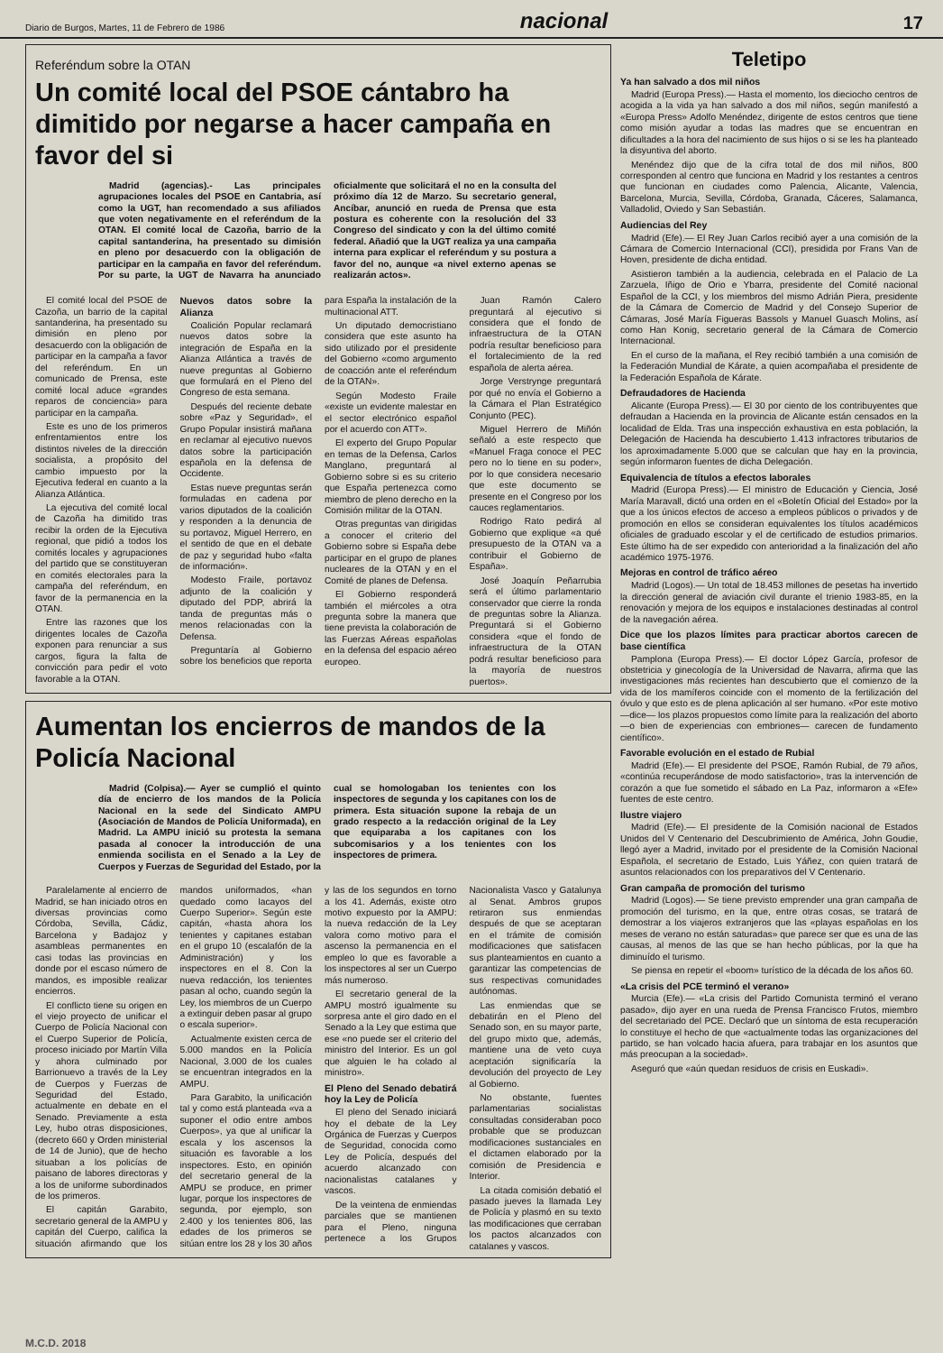Diario de Burgos, Martes, 11 de Febrero de 1986 nacional 17
Referéndum sobre la OTAN
Un comité local del PSOE cántabro ha dimitido por negarse a hacer campaña en favor del si
Madrid (agencias).- Las principales agrupaciones locales del PSOE en Cantabria, así como la UGT, han recomendado a sus afiliados que voten negativamente en el referéndum de la OTAN. El comité local de Cazoña, barrio de la capital santanderina, ha presentado su dimisión en pleno por desacuerdo con la obligación de participar en la campaña en favor del referéndum. Por su parte, la UGT de Navarra ha anunciado oficialmente que solicitará el no en la consulta del próximo día 12 de Marzo. Su secretario general, Ancíbar, anunció en rueda de Prensa que esta postura es coherente con la resolución del 33 Congreso del sindicato y con la del último comité federal. Añadió que la UGT realiza ya una campaña interna para explicar el referéndum y su postura a favor del no, aunque «a nivel externo apenas se realizarán actos».
El comité local del PSOE de Cazoña, un barrio de la capital santanderina, ha presentado su dimisión en pleno por desacuerdo con la obligación de participar en la campaña a favor del referéndum. En un comunicado de Prensa, este comité local aduce «grandes reparos de conciencia» para participar en la campaña.
Este es uno de los primeros enfrentamientos entre los distintos niveles de la dirección socialista, a propósito del cambio impuesto por la Ejecutiva federal en cuanto a la Alianza Atlántica.
La ejecutiva del comité local de Cazoña ha dimitido tras recibir la orden de la Ejecutiva regional, que pidió a todos los comités locales y agrupaciones del partido que se constituyeran en comités electorales para la campaña del referéndum, en favor de la permanencia en la OTAN.
Entre las razones que los dirigentes locales de Cazoña exponen para renunciar a sus cargos, figura la falta de convicción para pedir el voto favorable a la OTAN.
Nuevos datos sobre la Alianza
Coalición Popular reclamará nuevos datos sobre la integración de España en la Alianza Atlántica a través de nueve preguntas al Gobierno que formulará en el Pleno del Congreso de esta semana.
Después del reciente debate sobre «Paz y Seguridad», el Grupo Popular insistirá mañana en reclamar al ejecutivo nuevos datos sobre la participación española en la defensa de Occidente.
Estas nueve preguntas serán formuladas en cadena por varios diputados de la coalición y responden a la denuncia de su portavoz, Miguel Herrero, en el sentido de que en el debate de paz y seguridad hubo «falta de información».
Modesto Fraile, portavoz adjunto de la coalición y diputado del PDP, abrirá la tanda de preguntas más o menos relacionadas con la Defensa.
Preguntaría al Gobierno sobre los beneficios que reporta para España la instalación de la multinacional ATT.
Un diputado democristiano considera que este asunto ha sido utilizado por el presidente del Gobierno «como argumento de coacción ante el referéndum de la OTAN».
Según Modesto Fraile «existe un evidente malestar en el sector electrónico español por el acuerdo con ATT».
El experto del Grupo Popular en temas de la Defensa, Carlos Manglano, preguntará al Gobierno sobre si es su criterio que España pertenezca como miembro de pleno derecho en la Comisión militar de la OTAN.
Otras preguntas van dirigidas a conocer el criterio del Gobierno sobre si España debe participar en el grupo de planes nucleares de la OTAN y en el Comité de planes de Defensa.
El Gobierno responderá también el miércoles a otra pregunta sobre la manera que tiene prevista la colaboración de las Fuerzas Aéreas españolas en la defensa del espacio aéreo europeo.
Juan Ramón Calero preguntará al ejecutivo si considera que el fondo de infraestructura de la OTAN podría resultar beneficioso para el fortalecimiento de la red española de alerta aérea.
Jorge Verstrynge preguntará por qué no envía el Gobierno a la Cámara el Plan Estratégico Conjunto (PEC).
Miguel Herrero de Miñón señaló a este respecto que «Manuel Fraga conoce el PEC pero no lo tiene en su poder», por lo que considera necesario que este documento se presente en el Congreso por los cauces reglamentarios.
Rodrigo Rato pedirá al Gobierno que explique «a qué presupuesto de la OTAN va a contribuir el Gobierno de España».
José Joaquín Peñarrubia será el último parlamentario conservador que cierre la ronda de preguntas sobre la Alianza. Preguntará si el Gobierno considera «que el fondo de infraestructura de la OTAN podrá resultar beneficioso para la mayoría de nuestros puertos».
Aumentan los encierros de mandos de la Policía Nacional
Madrid (Colpisa).— Ayer se cumplió el quinto día de encierro de los mandos de la Policía Nacional en la sede del Sindicato AMPU (Asociación de Mandos de Policía Uniformada), en Madrid. La AMPU inició su protesta la semana pasada al conocer la introducción de una enmienda socilista en el Senado a la Ley de Cuerpos y Fuerzas de Seguridad del Estado, por la cual se homologaban los tenientes con los inspectores de segunda y los capitanes con los de primera. Esta situación supone la rebaja de un grado respecto a la redacción original de la Ley que equiparaba a los capitanes con los subcomisarios y a los tenientes con los inspectores de primera.
Paralelamente al encierro de Madrid, se han iniciado otros en diversas provincias como Córdoba, Sevilla, Cádiz, Barcelona y Badajoz y asambleas permanentes en casi todas las provincias en donde por el escaso número de mandos, es imposible realizar encierros.
El conflicto tiene su origen en el viejo proyecto de unificar el Cuerpo de Policía Nacional con el Cuerpo Superior de Policía, proceso iniciado por Martín Villa y ahora culminado por Barrionuevo a través de la Ley de Cuerpos y Fuerzas de Seguridad del Estado, actualmente en debate en el Senado. Previamente a esta Ley, hubo otras disposiciones, (decreto 660 y Orden ministerial de 14 de Junio), que de hecho situaban a los policías de paisano de labores directoras y a los de uniforme subordinados de los primeros.
El capitán Garabito, secretario general de la AMPU y capitán del Cuerpo, califica la situación afirmando que los mandos uniformados, «han quedado como lacayos del Cuerpo Superior». Según este capitán, «hasta ahora los tenientes y capitanes estaban en el grupo 10 (escalafón de la Administración) y los inspectores en el 8. Con la nueva redacción, los tenientes pasan al ocho, cuando según la Ley, los miembros de un Cuerpo a extinguir deben pasar al grupo o escala superior».
Actualmente existen cerca de 5.000 mandos en la Policía Nacional, 3.000 de los cuales se encuentran integrados en la AMPU.
Para Garabito, la unificación tal y como está planteada «va a suponer el odio entre ambos Cuerpos», ya que al unificar la escala y los ascensos la situación es favorable a los inspectores. Esto, en opinión del secretario general de la AMPU se produce, en primer lugar, porque los inspectores de segunda, por ejemplo, son 2.400 y los tenientes 806, las edades de los primeros se sitúan entre los 28 y los 30 años y las de los segundos en torno a los 41. Además, existe otro motivo expuesto por la AMPU: la nueva redacción de la Ley valora como motivo para el ascenso la permanencia en el empleo lo que es favorable a los inspectores al ser un Cuerpo más numeroso.
El secretario general de la AMPU mostró igualmente su sorpresa ante el giro dado en el Senado a la Ley que estima que ese «no puede ser el criterio del ministro del Interior. Es un gol que alguien le ha colado al ministro».
El Pleno del Senado debatirá hoy la Ley de Policía
El pleno del Senado iniciará hoy el debate de la Ley Orgánica de Fuerzas y Cuerpos de Seguridad, conocida como Ley de Policía, después del acuerdo alcanzado con nacionalistas catalanes y vascos.
De la veintena de enmiendas parciales que se mantienen para el Pleno, ninguna pertenece a los Grupos Nacionalista Vasco y Gatalunya al Senat. Ambros grupos retiraron sus enmiendas después de que se aceptaran en el trámite de comisión modificaciones que satisfacen sus planteamientos en cuanto a garantizar las competencias de sus respectivas comunidades autónomas.
Las enmiendas que se debatirán en el Pleno del Senado son, en su mayor parte, del grupo mixto que, además, mantiene una de veto cuya aceptación significaría la devolución del proyecto de Ley al Gobierno.
No obstante, fuentes parlamentarias socialistas consultadas consideraban poco probable que se produzcan modificaciones sustanciales en el dictamen elaborado por la comisión de Presidencia e Interior.
La citada comisión debatió el pasado jueves la llamada Ley de Policía y plasmó en su texto las modificaciones que cerraban los pactos alcanzados con catalanes y vascos.
Teletipo
Ya han salvado a dos mil niños
Madrid (Europa Press).— Hasta el momento, los dieciocho centros de acogida a la vida ya han salvado a dos mil niños, según manifestó a «Europa Press» Adolfo Menéndez, dirigente de estos centros que tiene como misión ayudar a todas las madres que se encuentran en dificultades a la hora del nacimiento de sus hijos o si se les ha planteado la disyuntiva del aborto.
Menéndez dijo que de la cifra total de dos mil niños, 800 corresponden al centro que funciona en Madrid y los restantes a centros que funcionan en ciudades como Palencia, Alicante, Valencia, Barcelona, Murcia, Sevilla, Córdoba, Granada, Cáceres, Salamanca, Valladolid, Oviedo y San Sebastián.
Audiencias del Rey
Madrid (Efe).— El Rey Juan Carlos recibió ayer a una comisión de la Cámara de Comercio Internacional (CCI), presidida por Frans Van de Hoven, presidente de dicha entidad.
Asistieron también a la audiencia, celebrada en el Palacio de La Zarzuela, Iñigo de Orio e Ybarra, presidente del Comité nacional Español de la CCI, y los miembros del mismo Adrián Piera, presidente de la Cámara de Comercio de Madrid y del Consejo Superior de Cámaras, José María Figueras Bassols y Manuel Guasch Molins, así como Han Konig, secretario general de la Cámara de Comercio Internacional.
En el curso de la mañana, el Rey recibió también a una comisión de la Federación Mundial de Kárate, a quien acompañaba el presidente de la Federación Española de Kárate.
Defraudadores de Hacienda
Alicante (Europa Press).— El 30 por ciento de los contribuyentes que defraudan a Hacienda en la provincia de Alicante están censados en la localidad de Elda. Tras una inspección exhaustiva en esta población, la Delegación de Hacienda ha descubierto 1.413 infractores tributarios de los aproximadamente 5.000 que se calculan que hay en la provincia, según informaron fuentes de dicha Delegación.
Equivalencia de títulos a efectos laborales
Madrid (Europa Press).— El ministro de Educación y Ciencia, José María Maravall, dictó una orden en el «Boletín Oficial del Estado» por la que a los únicos efectos de acceso a empleos públicos o privados y de promoción en ellos se consideran equivalentes los títulos académicos oficiales de graduado escolar y el de certificado de estudios primarios. Este último ha de ser expedido con anterioridad a la finalización del año académico 1975-1976.
Mejoras en control de tráfico aéreo
Madrid (Logos).— Un total de 18.453 millones de pesetas ha invertido la dirección general de aviación civil durante el trienio 1983-85, en la renovación y mejora de los equipos e instalaciones destinadas al control de la navegación aérea.
Dice que los plazos límites para practicar abortos carecen de base científica
Pamplona (Europa Press).— El doctor López García, profesor de obstetricia y ginecología de la Universidad de Navarra, afirma que las investigaciones más recientes han descubierto que el comienzo de la vida de los mamíferos coincide con el momento de la fertilización del óvulo y que esto es de plena aplicación al ser humano. «Por este motivo —dice— los plazos propuestos como límite para la realización del aborto —o bien de experiencias con embriones— carecen de fundamento científico».
Favorable evolución en el estado de Rubial
Madrid (Efe).— El presidente del PSOE, Ramón Rubial, de 79 años, «continúa recuperándose de modo satisfactorio», tras la intervención de corazón a que fue sometido el sábado en La Paz, informaron a «Efe» fuentes de este centro.
Ilustre viajero
Madrid (Efe).— El presidente de la Comisión nacional de Estados Unidos del V Centenario del Descubrimiento de América, John Goudie, llegó ayer a Madrid, invitado por el presidente de la Comisión Nacional Española, el secretario de Estado, Luis Yáñez, con quien tratará de asuntos relacionados con los preparativos del V Centenario.
Gran campaña de promoción del turismo
Madrid (Logos).— Se tiene previsto emprender una gran campaña de promoción del turismo, en la que, entre otras cosas, se tratará de demostrar a los viajeros extranjeros que las «playas españolas en los meses de verano no están saturadas» que parece ser que es una de las causas, al menos de las que se han hecho públicas, por la que ha diminuído el turismo.
Se piensa en repetir el «boom» turístico de la década de los años 60.
«La crisis del PCE terminó el verano»
Murcia (Efe).— «La crisis del Partido Comunista terminó el verano pasado», dijo ayer en una rueda de Prensa Francisco Frutos, miembro del secretariado del PCE. Declaró que un síntoma de esta recuperación lo constituye el hecho de que «actualmente todas las organizaciones del partido, se han volcado hacia afuera, para trabajar en los asuntos que más preocupan a la sociedad».
Aseguró que «aún quedan residuos de crisis en Euskadi».
M.C.D. 2018